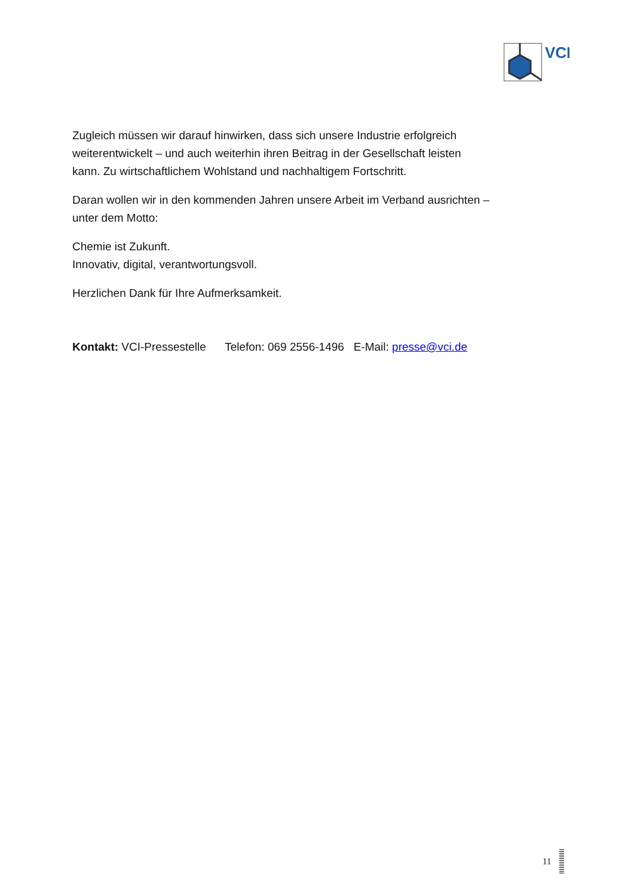VCI
Zugleich müssen wir darauf hinwirken, dass sich unsere Industrie erfolgreich weiterentwickelt – und auch weiterhin ihren Beitrag in der Gesellschaft leisten kann. Zu wirtschaftlichem Wohlstand und nachhaltigem Fortschritt.
Daran wollen wir in den kommenden Jahren unsere Arbeit im Verband ausrichten – unter dem Motto:
Chemie ist Zukunft.
Innovativ, digital, verantwortungsvoll.
Herzlichen Dank für Ihre Aufmerksamkeit.
Kontakt: VCI-Pressestelle Telefon: 069 2556-1496 E-Mail: presse@vci.de
11